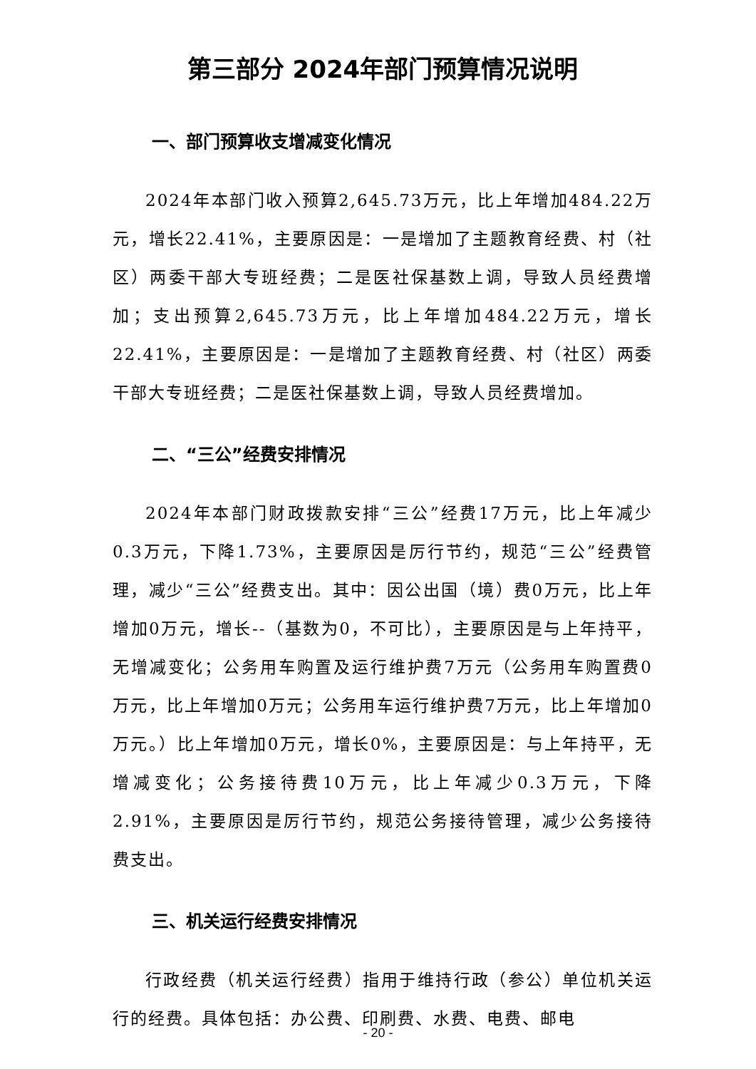第三部分 2024年部门预算情况说明
一、部门预算收支增减变化情况
2024年本部门收入预算2,645.73万元，比上年增加484.22万元，增长22.41%，主要原因是：一是增加了主题教育经费、村（社区）两委干部大专班经费；二是医社保基数上调，导致人员经费增加；支出预算2,645.73万元，比上年增加484.22万元，增长22.41%，主要原因是：一是增加了主题教育经费、村（社区）两委干部大专班经费；二是医社保基数上调，导致人员经费增加。
二、“三公”经费安排情况
2024年本部门财政拨款安排“三公”经费17万元，比上年减少0.3万元，下降1.73%，主要原因是厉行节约，规范“三公”经费管理，减少“三公”经费支出。其中：因公出国（境）费0万元，比上年增加0万元，增长--（基数为0，不可比），主要原因是与上年持平，无增减变化；公务用车购置及运行维护费7万元（公务用车购置费0万元，比上年增加0万元；公务用车运行维护费7万元，比上年增加0万元。）比上年增加0万元，增长0%，主要原因是：与上年持平，无增减变化；公务接待费10万元，比上年减少0.3万元，下降2.91%，主要原因是厉行节约，规范公务接待管理，减少公务接待费支出。
三、机关运行经费安排情况
行政经费（机关运行经费）指用于维持行政（参公）单位机关运行的经费。具体包括：办公费、印刷费、水费、电费、邮电
- 20 -